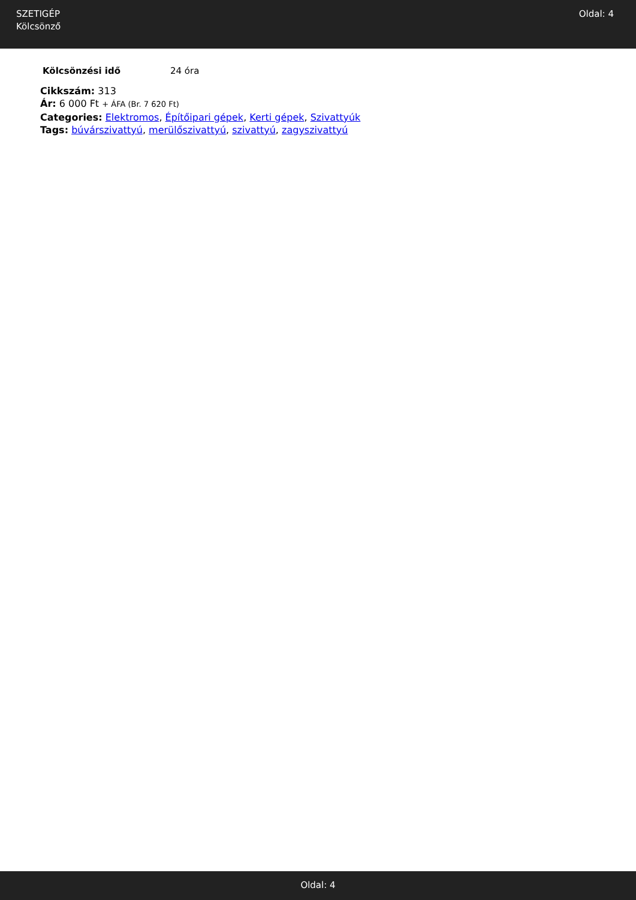SZETIGÉP
Kölcsönző
Oldal: 4
| Kölcsönzési idő | 24 óra |
Cikkszám: 313
Ár: 6 000 Ft + ÁFA (Br. 7 620 Ft)
Categories: Elektromos, Építőipari gépek, Kerti gépek, Szivattyúk
Tags: búvárszivattyú, merülőszivattyú, szivattyú, zagyszivattyú
Oldal: 4